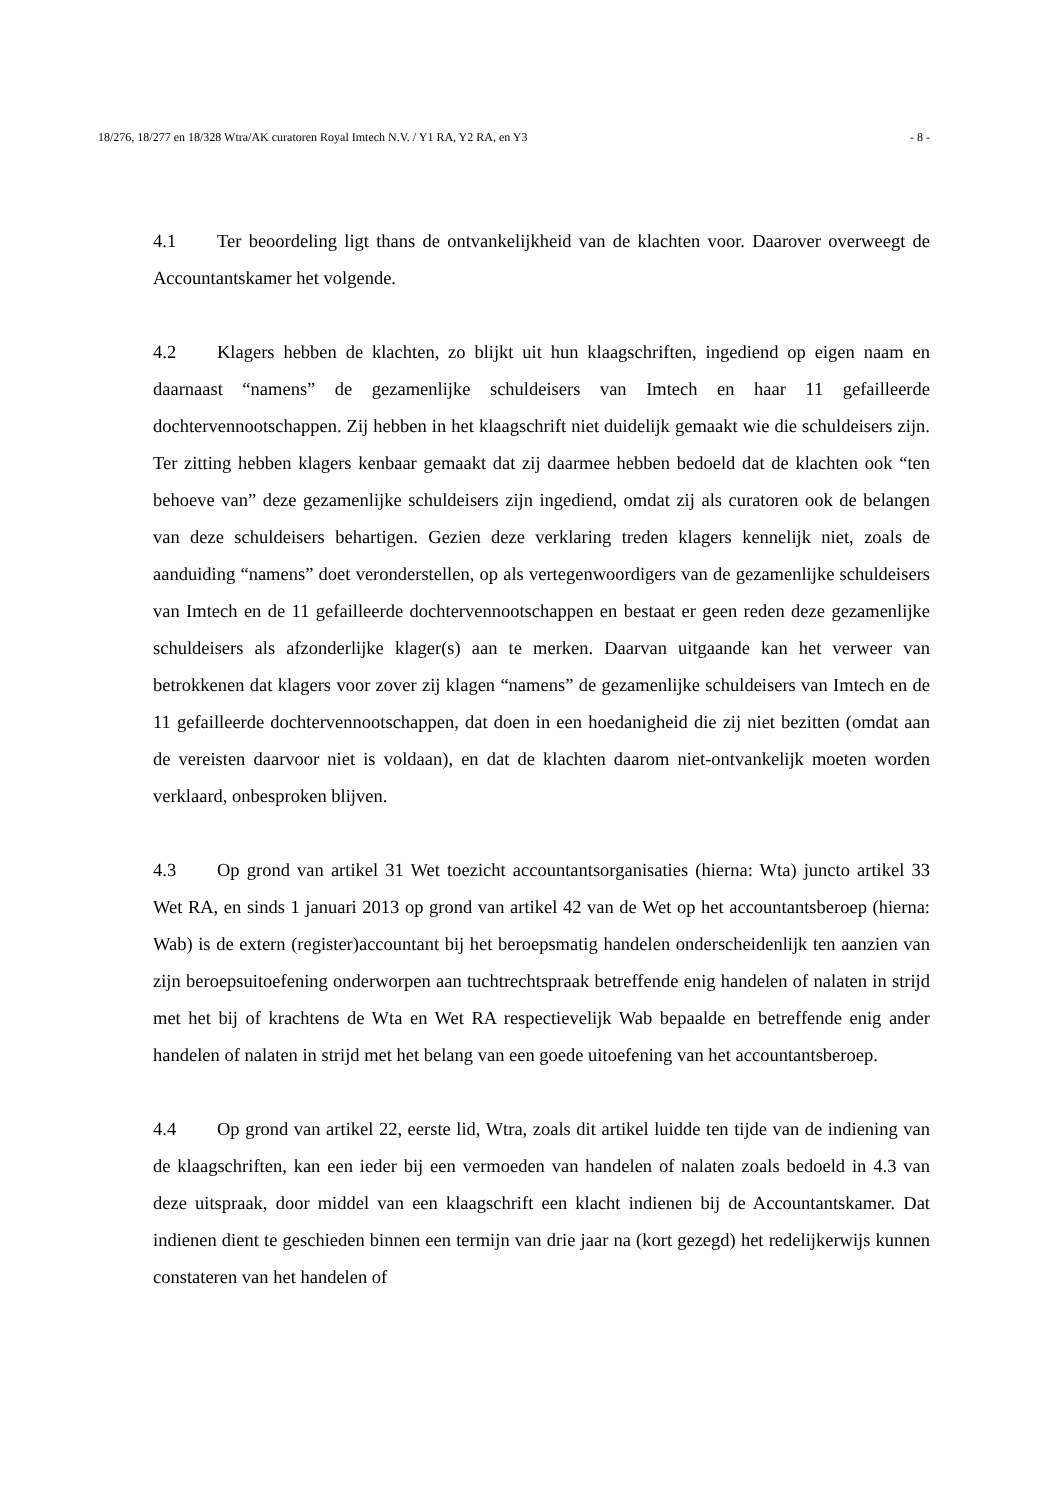18/276, 18/277 en 18/328 Wtra/AK curatoren Royal Imtech N.V. / Y1 RA, Y2 RA, en Y3 - 8 -
4.1 Ter beoordeling ligt thans de ontvankelijkheid van de klachten voor. Daarover overweegt de Accountantskamer het volgende.
4.2 Klagers hebben de klachten, zo blijkt uit hun klaagschriften, ingediend op eigen naam en daarnaast “namens” de gezamenlijke schuldeisers van Imtech en haar 11 gefailleerde dochtervennootschappen. Zij hebben in het klaagschrift niet duidelijk gemaakt wie die schuldeisers zijn. Ter zitting hebben klagers kenbaar gemaakt dat zij daarmee hebben bedoeld dat de klachten ook “ten behoeve van” deze gezamenlijke schuldeisers zijn ingediend, omdat zij als curatoren ook de belangen van deze schuldeisers behartigen. Gezien deze verklaring treden klagers kennelijk niet, zoals de aanduiding “namens” doet veronderstellen, op als vertegenwoordigers van de gezamenlijke schuldeisers van Imtech en de 11 gefailleerde dochtervennootschappen en bestaat er geen reden deze gezamenlijke schuldeisers als afzonderlijke klager(s) aan te merken. Daarvan uitgaande kan het verweer van betrokkenen dat klagers voor zover zij klagen “namens” de gezamenlijke schuldeisers van Imtech en de 11 gefailleerde dochtervennootschappen, dat doen in een hoedanigheid die zij niet bezitten (omdat aan de vereisten daarvoor niet is voldaan), en dat de klachten daarom niet-ontvankelijk moeten worden verklaard, onbesproken blijven.
4.3 Op grond van artikel 31 Wet toezicht accountantsorganisaties (hierna: Wta) juncto artikel 33 Wet RA, en sinds 1 januari 2013 op grond van artikel 42 van de Wet op het accountantsberoep (hierna: Wab) is de extern (register)accountant bij het beroepsmatig handelen onderscheidenlijk ten aanzien van zijn beroepsuitoefening onderworpen aan tuchtrechtspraak betreffende enig handelen of nalaten in strijd met het bij of krachtens de Wta en Wet RA respectievelijk Wab bepaalde en betreffende enig ander handelen of nalaten in strijd met het belang van een goede uitoefening van het accountantsberoep.
4.4 Op grond van artikel 22, eerste lid, Wtra, zoals dit artikel luidde ten tijde van de indiening van de klaagschriften, kan een ieder bij een vermoeden van handelen of nalaten zoals bedoeld in 4.3 van deze uitspraak, door middel van een klaagschrift een klacht indienen bij de Accountantskamer. Dat indienen dient te geschieden binnen een termijn van drie jaar na (kort gezegd) het redelijkerwijs kunnen constateren van het handelen of